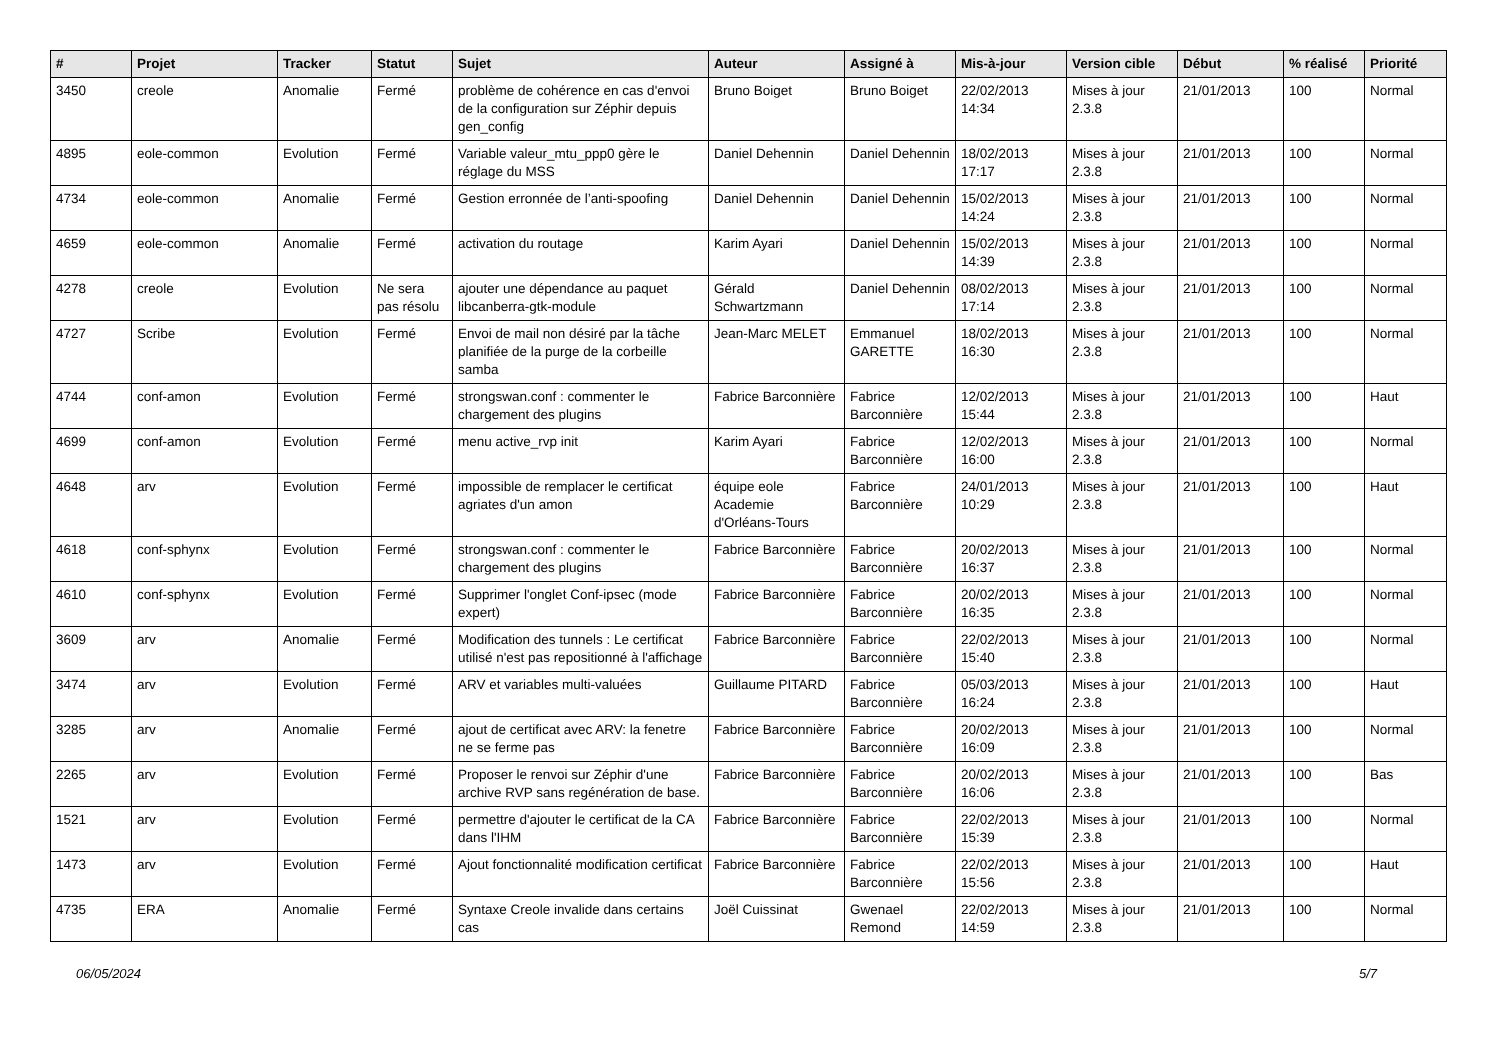| # | Projet | Tracker | Statut | Sujet | Auteur | Assigné à | Mis-à-jour | Version cible | Début | % réalisé | Priorité |
| --- | --- | --- | --- | --- | --- | --- | --- | --- | --- | --- | --- |
| 3450 | creole | Anomalie | Fermé | problème de cohérence en cas d'envoi de la configuration sur Zéphir depuis gen_config | Bruno Boiget | Bruno Boiget | 22/02/2013 14:34 | Mises à jour 2.3.8 | 21/01/2013 | 100 | Normal |
| 4895 | eole-common | Evolution | Fermé | Variable valeur_mtu_ppp0 gère le réglage du MSS | Daniel Dehennin | Daniel Dehennin | 18/02/2013 17:17 | Mises à jour 2.3.8 | 21/01/2013 | 100 | Normal |
| 4734 | eole-common | Anomalie | Fermé | Gestion erronnée de l’anti-spoofing | Daniel Dehennin | Daniel Dehennin | 15/02/2013 14:24 | Mises à jour 2.3.8 | 21/01/2013 | 100 | Normal |
| 4659 | eole-common | Anomalie | Fermé | activation du routage | Karim Ayari | Daniel Dehennin | 15/02/2013 14:39 | Mises à jour 2.3.8 | 21/01/2013 | 100 | Normal |
| 4278 | creole | Evolution | Ne sera pas résolu | ajouter une dépendance au paquet libcanberra-gtk-module | Gérald Schwartzmann | Daniel Dehennin | 08/02/2013 17:14 | Mises à jour 2.3.8 | 21/01/2013 | 100 | Normal |
| 4727 | Scribe | Evolution | Fermé | Envoi de mail non désiré par la tâche planifiée de la purge de la corbeille samba | Jean-Marc MELET | Emmanuel GARETTE | 18/02/2013 16:30 | Mises à jour 2.3.8 | 21/01/2013 | 100 | Normal |
| 4744 | conf-amon | Evolution | Fermé | strongswan.conf : commenter le chargement des plugins | Fabrice Barconnière | Fabrice Barconnière | 12/02/2013 15:44 | Mises à jour 2.3.8 | 21/01/2013 | 100 | Haut |
| 4699 | conf-amon | Evolution | Fermé | menu active_rvp init | Karim Ayari | Fabrice Barconnière | 12/02/2013 16:00 | Mises à jour 2.3.8 | 21/01/2013 | 100 | Normal |
| 4648 | arv | Evolution | Fermé | impossible de remplacer le certificat agriates d'un amon | équipe eole Academie d'Orléans-Tours | Fabrice Barconnière | 24/01/2013 10:29 | Mises à jour 2.3.8 | 21/01/2013 | 100 | Haut |
| 4618 | conf-sphynx | Evolution | Fermé | strongswan.conf : commenter le chargement des plugins | Fabrice Barconnière | Fabrice Barconnière | 20/02/2013 16:37 | Mises à jour 2.3.8 | 21/01/2013 | 100 | Normal |
| 4610 | conf-sphynx | Evolution | Fermé | Supprimer l'onglet Conf-ipsec (mode expert) | Fabrice Barconnière | Fabrice Barconnière | 20/02/2013 16:35 | Mises à jour 2.3.8 | 21/01/2013 | 100 | Normal |
| 3609 | arv | Anomalie | Fermé | Modification des tunnels : Le certificat utilisé n'est pas repositionné à l'affichage | Fabrice Barconnière | Fabrice Barconnière | 22/02/2013 15:40 | Mises à jour 2.3.8 | 21/01/2013 | 100 | Normal |
| 3474 | arv | Evolution | Fermé | ARV et variables multi-valuées | Guillaume PITARD | Fabrice Barconnière | 05/03/2013 16:24 | Mises à jour 2.3.8 | 21/01/2013 | 100 | Haut |
| 3285 | arv | Anomalie | Fermé | ajout de certificat avec ARV: la fenetre ne se ferme pas | Fabrice Barconnière | Fabrice Barconnière | 20/02/2013 16:09 | Mises à jour 2.3.8 | 21/01/2013 | 100 | Normal |
| 2265 | arv | Evolution | Fermé | Proposer le renvoi sur Zéphir d'une archive RVP sans regénération de base. | Fabrice Barconnière | Fabrice Barconnière | 20/02/2013 16:06 | Mises à jour 2.3.8 | 21/01/2013 | 100 | Bas |
| 1521 | arv | Evolution | Fermé | permettre d'ajouter le certificat de la CA dans l'IHM | Fabrice Barconnière | Fabrice Barconnière | 22/02/2013 15:39 | Mises à jour 2.3.8 | 21/01/2013 | 100 | Normal |
| 1473 | arv | Evolution | Fermé | Ajout fonctionnalité modification certificat | Fabrice Barconnière | Fabrice Barconnière | 22/02/2013 15:56 | Mises à jour 2.3.8 | 21/01/2013 | 100 | Haut |
| 4735 | ERA | Anomalie | Fermé | Syntaxe Creole invalide dans certains cas | Joël Cuissinat | Gwenael Remond | 22/02/2013 14:59 | Mises à jour 2.3.8 | 21/01/2013 | 100 | Normal |
06/05/2024 5/7